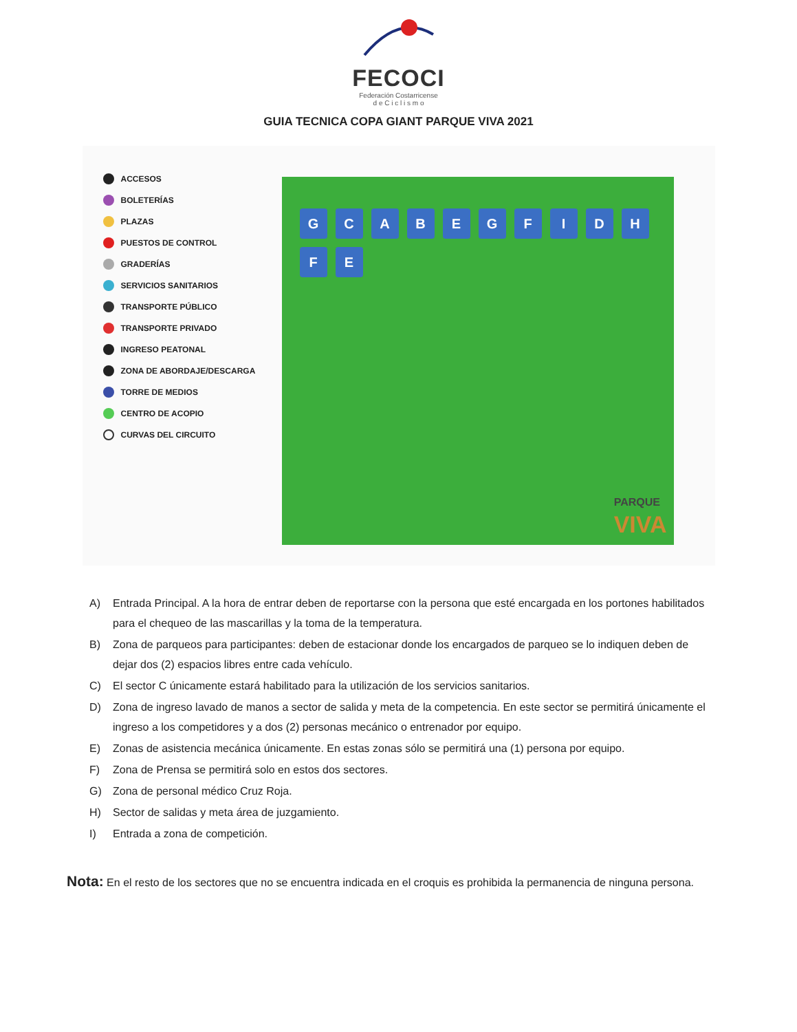FECOCI
Federación Costarricense
d e C i c l i s m o
GUIA TECNICA COPA GIANT PARQUE VIVA 2021
ACCESOS
BOLETERÍAS
PLAZAS
PUESTOS DE CONTROL
GRADERÍAS
SERVICIOS SANITARIOS
TRANSPORTE PÚBLICO
TRANSPORTE PRIVADO
INGRESO PEATONAL
ZONA DE ABORDAJE/DESCARGA
TORRE DE MEDIOS
CENTRO DE ACOPIO
CURVAS DEL CIRCUITO
GCABEGFIDHFE
PARQUE
VIVA
A) Entrada Principal. A la hora de entrar deben de reportarse con la persona que esté encargada en los portones habilitados para el chequeo de las mascarillas y la toma de la temperatura.
B) Zona de parqueos para participantes: deben de estacionar donde los encargados de parqueo se lo indiquen deben de dejar dos (2) espacios libres entre cada vehículo.
C) El sector C únicamente estará habilitado para la utilización de los servicios sanitarios.
D) Zona de ingreso lavado de manos a sector de salida y meta de la competencia. En este sector se permitirá únicamente el ingreso a los competidores y a dos (2) personas mecánico o entrenador por equipo.
E) Zonas de asistencia mecánica únicamente. En estas zonas sólo se permitirá una (1) persona por equipo.
F) Zona de Prensa se permitirá solo en estos dos sectores.
G) Zona de personal médico Cruz Roja.
H) Sector de salidas y meta área de juzgamiento.
I) Entrada a zona de competición.
Nota: En el resto de los sectores que no se encuentra indicada en el croquis es prohibida la permanencia de ninguna persona.